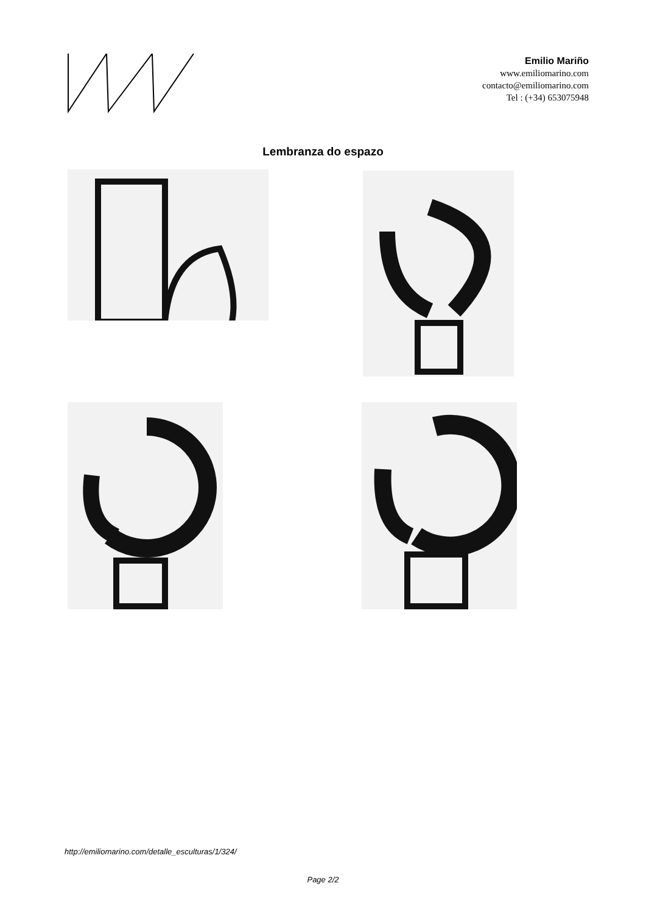Emilio Mariño
www.emiliomarino.com
contacto@emiliomarino.com
Tel : (+34) 653075948
Lembranza do espazo
http://emiliomarino.com/detalle_esculturas/1/324/
Page 2/2